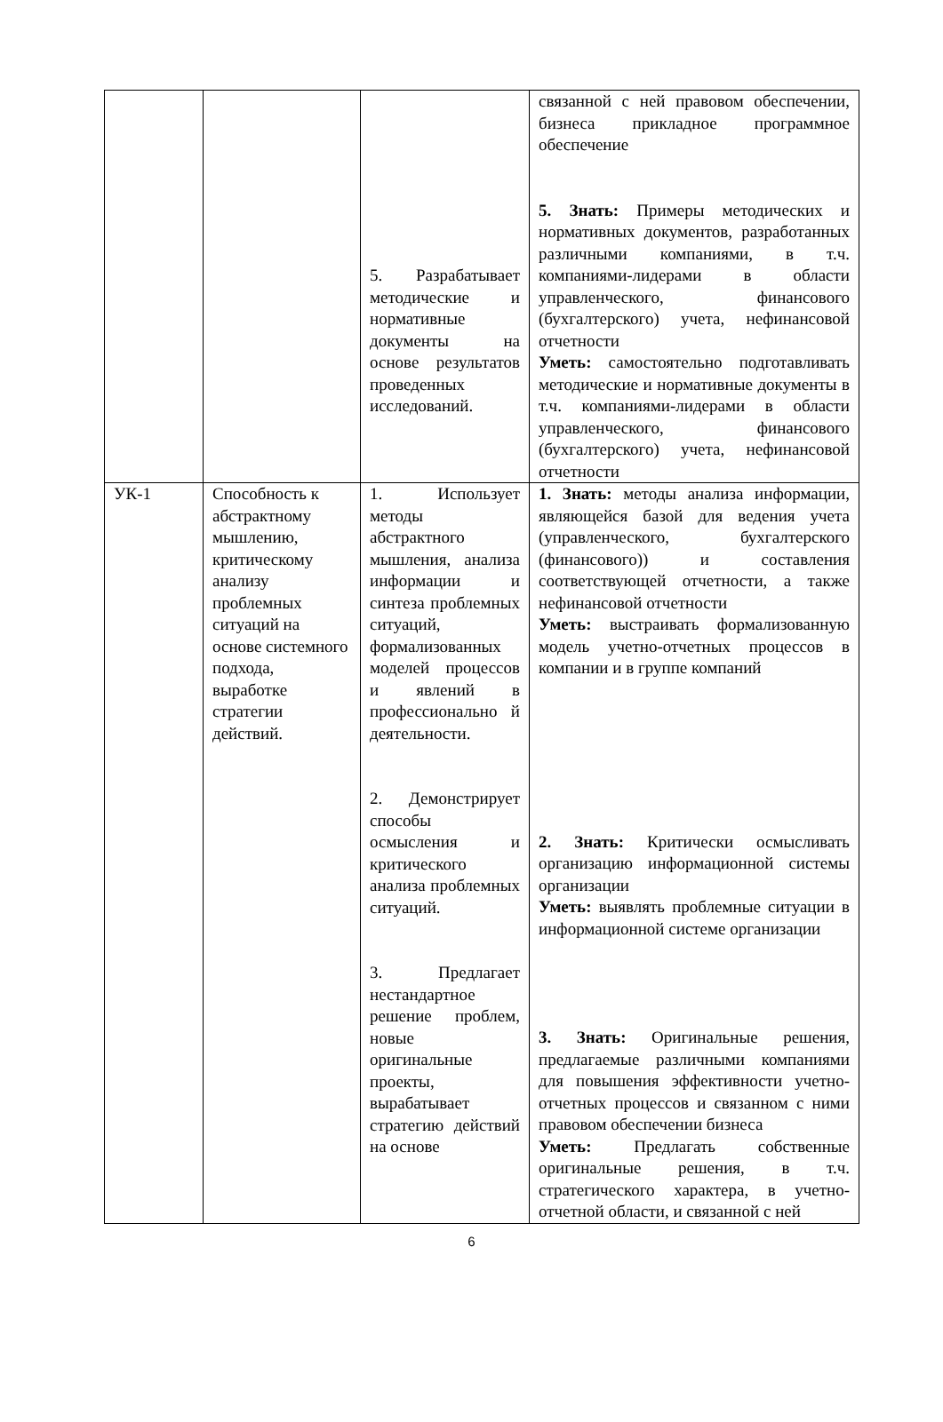| | | 5. Разрабатывает методические и нормативные документы на основе результатов проведенных исследований. | связанной с ней правовом обеспечении, бизнеса прикладное программное обеспечение 5. Знать: Примеры методических и нормативных документов, разработанных различными компаниями, в т.ч. компаниями-лидерами в области управленческого, финансового (бухгалтерского) учета, нефинансовой отчетности Уметь: самостоятельно подготавливать методические и нормативные документы в т.ч. компаниями-лидерами в области управленческого, финансового (бухгалтерского) учета, нефинансовой отчетности |
| УК-1 | Способность к абстрактному мышлению, критическому анализу проблемных ситуаций на основе системного подхода, выработке стратегии действий. | 1. Использует методы абстрактного мышления, анализа информации и синтеза проблемных ситуаций, формализованных моделей процессов и явлений в профессионально й деятельности. 2. Демонстрирует способы осмысления и критического анализа проблемных ситуаций. 3. Предлагает нестандартное решение проблем, новые оригинальные проекты, вырабатывает стратегию действий на основе | 1. Знать: методы анализа информации, являющейся базой для ведения учета (управленческого, бухгалтерского (финансового)) и составления соответствующей отчетности, а также нефинансовой отчетности Уметь: выстраивать формализованную модель учетно-отчетных процессов в компании и в группе компаний 2. Знать: Критически осмысливать организацию информационной системы организации Уметь: выявлять проблемные ситуации в информационной системе организации 3. Знать: Оригинальные решения, предлагаемые различными компаниями для повышения эффективности учетно-отчетных процессов и связанном с ними правовом обеспечении бизнеса Уметь: Предлагать собственные оригинальные решения, в т.ч. стратегического характера, в учетно-отчетной области, и связанной с ней |
6